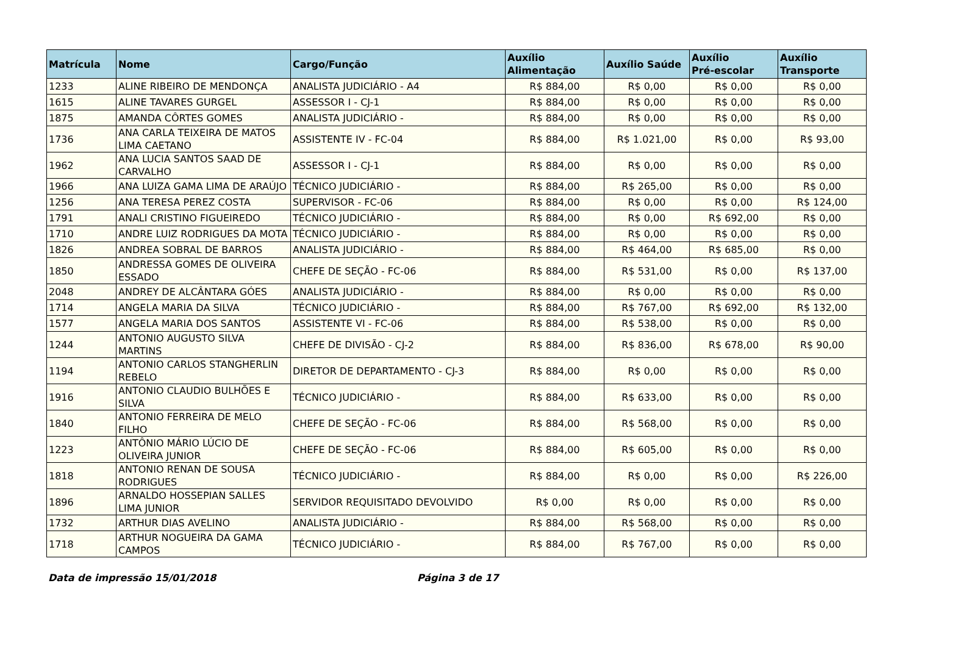| Matrícula | Nome | Cargo/Função | Auxílio Alimentação | Auxílio Saúde | Auxílio Pré-escolar | Auxílio Transporte |
| --- | --- | --- | --- | --- | --- | --- |
| 1233 | ALINE RIBEIRO DE MENDONÇA | ANALISTA JUDICIÁRIO - A4 | R$ 884,00 | R$ 0,00 | R$ 0,00 | R$ 0,00 |
| 1615 | ALINE TAVARES GURGEL | ASSESSOR I - CJ-1 | R$ 884,00 | R$ 0,00 | R$ 0,00 | R$ 0,00 |
| 1875 | AMANDA CÔRTES GOMES | ANALISTA JUDICIÁRIO - | R$ 884,00 | R$ 0,00 | R$ 0,00 | R$ 0,00 |
| 1736 | ANA CARLA TEIXEIRA DE MATOS LIMA CAETANO | ASSISTENTE IV - FC-04 | R$ 884,00 | R$ 1.021,00 | R$ 0,00 | R$ 93,00 |
| 1962 | ANA LUCIA SANTOS SAAD DE CARVALHO | ASSESSOR I - CJ-1 | R$ 884,00 | R$ 0,00 | R$ 0,00 | R$ 0,00 |
| 1966 | ANA LUIZA GAMA LIMA DE ARAÚJO | TÉCNICO JUDICIÁRIO - | R$ 884,00 | R$ 265,00 | R$ 0,00 | R$ 0,00 |
| 1256 | ANA TERESA PEREZ COSTA | SUPERVISOR - FC-06 | R$ 884,00 | R$ 0,00 | R$ 0,00 | R$ 124,00 |
| 1791 | ANALI CRISTINO FIGUEIREDO | TÉCNICO JUDICIÁRIO - | R$ 884,00 | R$ 0,00 | R$ 692,00 | R$ 0,00 |
| 1710 | ANDRE LUIZ RODRIGUES DA MOTA | TÉCNICO JUDICIÁRIO - | R$ 884,00 | R$ 0,00 | R$ 0,00 | R$ 0,00 |
| 1826 | ANDREA SOBRAL DE BARROS | ANALISTA JUDICIÁRIO - | R$ 884,00 | R$ 464,00 | R$ 685,00 | R$ 0,00 |
| 1850 | ANDRESSA GOMES DE OLIVEIRA ESSADO | CHEFE DE SEÇÃO - FC-06 | R$ 884,00 | R$ 531,00 | R$ 0,00 | R$ 137,00 |
| 2048 | ANDREY DE ALCÂNTARA GÓES | ANALISTA JUDICIÁRIO - | R$ 884,00 | R$ 0,00 | R$ 0,00 | R$ 0,00 |
| 1714 | ANGELA MARIA DA SILVA | TÉCNICO JUDICIÁRIO - | R$ 884,00 | R$ 767,00 | R$ 692,00 | R$ 132,00 |
| 1577 | ANGELA MARIA DOS SANTOS | ASSISTENTE VI - FC-06 | R$ 884,00 | R$ 538,00 | R$ 0,00 | R$ 0,00 |
| 1244 | ANTONIO AUGUSTO SILVA MARTINS | CHEFE DE DIVISÃO - CJ-2 | R$ 884,00 | R$ 836,00 | R$ 678,00 | R$ 90,00 |
| 1194 | ANTONIO CARLOS STANGHERLIN REBELO | DIRETOR DE DEPARTAMENTO - CJ-3 | R$ 884,00 | R$ 0,00 | R$ 0,00 | R$ 0,00 |
| 1916 | ANTONIO CLAUDIO BULHÕES E SILVA | TÉCNICO JUDICIÁRIO - | R$ 884,00 | R$ 633,00 | R$ 0,00 | R$ 0,00 |
| 1840 | ANTONIO FERREIRA DE MELO FILHO | CHEFE DE SEÇÃO - FC-06 | R$ 884,00 | R$ 568,00 | R$ 0,00 | R$ 0,00 |
| 1223 | ANTÔNIO MÁRIO LÚCIO DE OLIVEIRA JUNIOR | CHEFE DE SEÇÃO - FC-06 | R$ 884,00 | R$ 605,00 | R$ 0,00 | R$ 0,00 |
| 1818 | ANTONIO RENAN DE SOUSA RODRIGUES | TÉCNICO JUDICIÁRIO - | R$ 884,00 | R$ 0,00 | R$ 0,00 | R$ 226,00 |
| 1896 | ARNALDO HOSSEPIAN SALLES LIMA JUNIOR | SERVIDOR REQUISITADO DEVOLVIDO | R$ 0,00 | R$ 0,00 | R$ 0,00 | R$ 0,00 |
| 1732 | ARTHUR DIAS AVELINO | ANALISTA JUDICIÁRIO - | R$ 884,00 | R$ 568,00 | R$ 0,00 | R$ 0,00 |
| 1718 | ARTHUR NOGUEIRA DA GAMA CAMPOS | TÉCNICO JUDICIÁRIO - | R$ 884,00 | R$ 767,00 | R$ 0,00 | R$ 0,00 |
Data de impressão 15/01/2018 Página 3 de 17